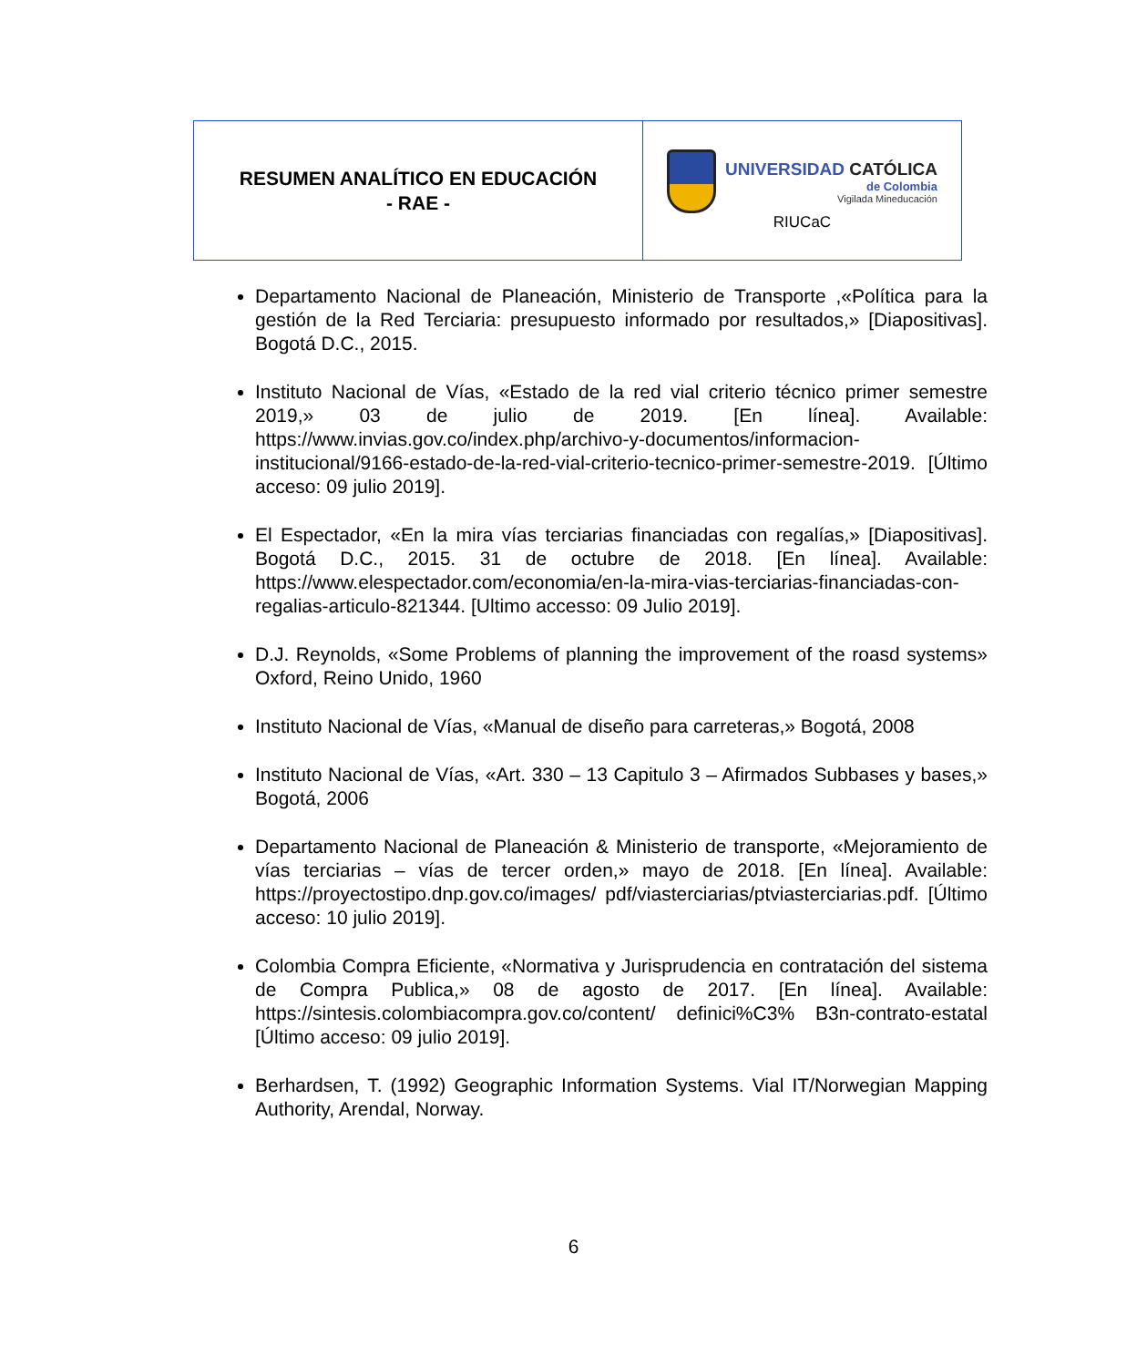| RESUMEN ANALÍTICO EN EDUCACIÓN - RAE - | UNIVERSIDAD CATÓLICA de Colombia Vigilada Mineducación RIUCaC |
Departamento Nacional de Planeación, Ministerio de Transporte ,«Política para la gestión de la Red Terciaria: presupuesto informado por resultados,» [Diapositivas]. Bogotá D.C., 2015.
Instituto Nacional de Vías, «Estado de la red vial criterio técnico primer semestre 2019,» 03 de julio de 2019. [En línea]. Available: https://www.invias.gov.co/index.php/archivo-y-documentos/informacion-institucional/9166-estado-de-la-red-vial-criterio-tecnico-primer-semestre-2019. [Último acceso: 09 julio 2019].
El Espectador, «En la mira vías terciarias financiadas con regalías,» [Diapositivas]. Bogotá D.C., 2015. 31 de octubre de 2018. [En línea]. Available: https://www.elespectador.com/economia/en-la-mira-vias-terciarias-financiadas-con-regalias-articulo-821344. [Ultimo accesso: 09 Julio 2019].
D.J. Reynolds, «Some Problems of planning the improvement of the roasd systems» Oxford, Reino Unido, 1960
Instituto Nacional de Vías, «Manual de diseño para carreteras,» Bogotá, 2008
Instituto Nacional de Vías, «Art. 330 – 13 Capitulo 3 – Afirmados Subbases y bases,» Bogotá, 2006
Departamento Nacional de Planeación & Ministerio de transporte, «Mejoramiento de vías terciarias – vías de tercer orden,» mayo de 2018. [En línea]. Available: https://proyectostipo.dnp.gov.co/images/ pdf/viasterciarias/ptviasterciarias.pdf. [Último acceso: 10 julio 2019].
Colombia Compra Eficiente, «Normativa y Jurisprudencia en contratación del sistema de Compra Publica,» 08 de agosto de 2017. [En línea]. Available: https://sintesis.colombiacompra.gov.co/content/ definici%C3% B3n-contrato-estatal [Último acceso: 09 julio 2019].
Berhardsen, T. (1992) Geographic Information Systems. Vial IT/Norwegian Mapping Authority, Arendal, Norway.
6